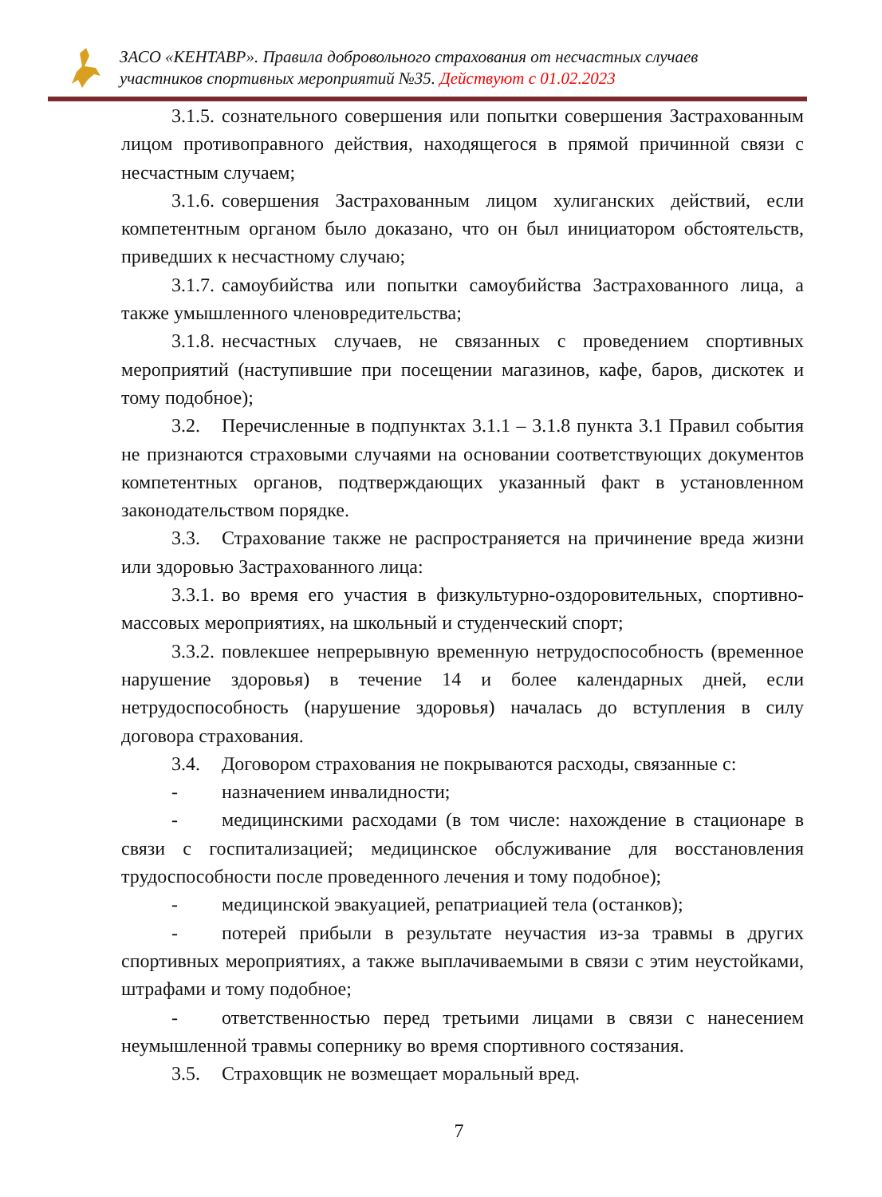ЗАСО «КЕНТАВР». Правила добровольного страхования от несчастных случаев
участников спортивных мероприятий №35. Действуют с 01.02.2023
3.1.5. сознательного совершения или попытки совершения Застрахованным лицом противоправного действия, находящегося в прямой причинной связи с несчастным случаем;
3.1.6. совершения Застрахованным лицом хулиганских действий, если компетентным органом было доказано, что он был инициатором обстоятельств, приведших к несчастному случаю;
3.1.7. самоубийства или попытки самоубийства Застрахованного лица, а также умышленного членовредительства;
3.1.8. несчастных случаев, не связанных с проведением спортивных мероприятий (наступившие при посещении магазинов, кафе, баров, дискотек и тому подобное);
3.2. Перечисленные в подпунктах 3.1.1 – 3.1.8 пункта 3.1 Правил события не признаются страховыми случаями на основании соответствующих документов компетентных органов, подтверждающих указанный факт в установленном законодательством порядке.
3.3. Страхование также не распространяется на причинение вреда жизни или здоровью Застрахованного лица:
3.3.1. во время его участия в физкультурно-оздоровительных, спортивно-массовых мероприятиях, на школьный и студенческий спорт;
3.3.2. повлекшее непрерывную временную нетрудоспособность (временное нарушение здоровья) в течение 14 и более календарных дней, если нетрудоспособность (нарушение здоровья) началась до вступления в силу договора страхования.
3.4. Договором страхования не покрываются расходы, связанные с:
- назначением инвалидности;
- медицинскими расходами (в том числе: нахождение в стационаре в связи с госпитализацией; медицинское обслуживание для восстановления трудоспособности после проведенного лечения и тому подобное);
- медицинской эвакуацией, репатриацией тела (останков);
- потерей прибыли в результате неучастия из-за травмы в других спортивных мероприятиях, а также выплачиваемыми в связи с этим неустойками, штрафами и тому подобное;
- ответственностью перед третьими лицами в связи с нанесением неумышленной травмы сопернику во время спортивного состязания.
3.5. Страховщик не возмещает моральный вред.
7